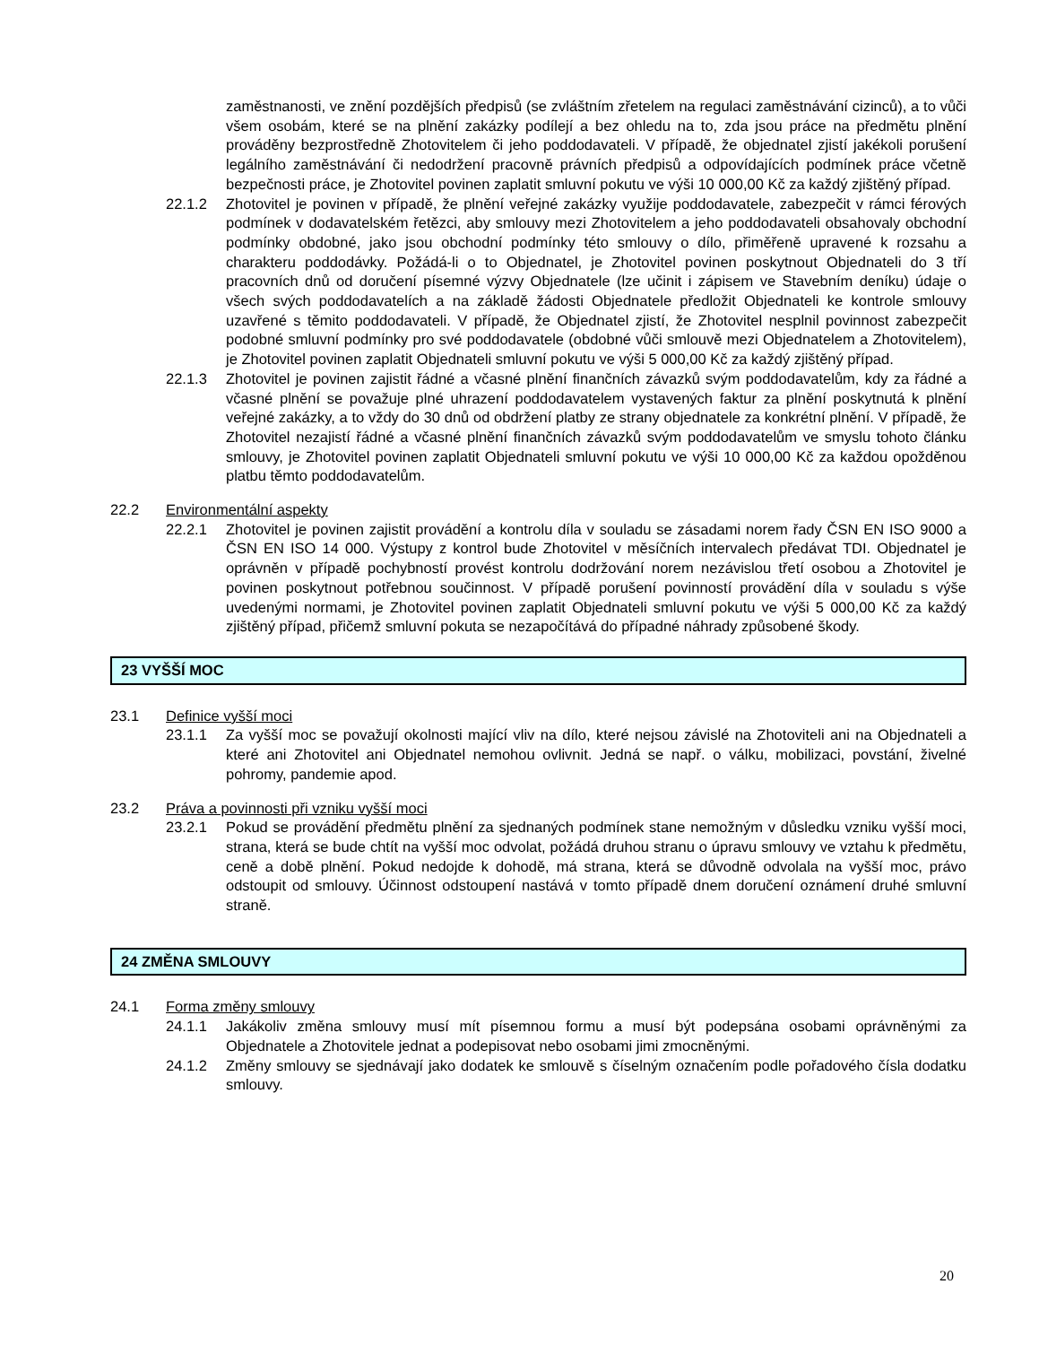zaměstnanosti, ve znění pozdějších předpisů (se zvláštním zřetelem na regulaci zaměstnávání cizinců), a to vůči všem osobám, které se na plnění zakázky podílejí a bez ohledu na to, zda jsou práce na předmětu plnění prováděny bezprostředně Zhotovitelem či jeho poddodavateli. V případě, že objednatel zjistí jakékoli porušení legálního zaměstnávání či nedodržení pracovně právních předpisů a odpovídajících podmínek práce včetně bezpečnosti práce, je Zhotovitel povinen zaplatit smluvní pokutu ve výši 10 000,00 Kč za každý zjištěný případ.
22.1.2 Zhotovitel je povinen v případě, že plnění veřejné zakázky využije poddodavatele, zabezpečit v rámci férových podmínek v dodavatelském řetězci, aby smlouvy mezi Zhotovitelem a jeho poddodavateli obsahovaly obchodní podmínky obdobné, jako jsou obchodní podmínky této smlouvy o dílo, přiměřeně upravené k rozsahu a charakteru poddodávky. Požádá-li o to Objednatel, je Zhotovitel povinen poskytnout Objednateli do 3 tří pracovních dnů od doručení písemné výzvy Objednatele (lze učinit i zápisem ve Stavebním deníku) údaje o všech svých poddodavatelích a na základě žádosti Objednatele předložit Objednateli ke kontrole smlouvy uzavřené s těmito poddodavateli. V případě, že Objednatel zjistí, že Zhotovitel nesplnil povinnost zabezpečit podobné smluvní podmínky pro své poddodavatele (obdobné vůči smlouvě mezi Objednatelem a Zhotovitelem), je Zhotovitel povinen zaplatit Objednateli smluvní pokutu ve výši 5 000,00 Kč za každý zjištěný případ.
22.1.3 Zhotovitel je povinen zajistit řádné a včasné plnění finančních závazků svým poddodavatelům, kdy za řádné a včasné plnění se považuje plné uhrazení poddodavatelem vystavených faktur za plnění poskytnutá k plnění veřejné zakázky, a to vždy do 30 dnů od obdržení platby ze strany objednatele za konkrétní plnění. V případě, že Zhotovitel nezajistí řádné a včasné plnění finančních závazků svým poddodavatelům ve smyslu tohoto článku smlouvy, je Zhotovitel povinen zaplatit Objednateli smluvní pokutu ve výši 10 000,00 Kč za každou opožděnou platbu těmto poddodavatelům.
22.2 Environmentální aspekty
22.2.1 Zhotovitel je povinen zajistit provádění a kontrolu díla v souladu se zásadami norem řady ČSN EN ISO 9000 a ČSN EN ISO 14 000. Výstupy z kontrol bude Zhotovitel v měsíčních intervalech předávat TDI. Objednatel je oprávněn v případě pochybností provést kontrolu dodržování norem nezávislou třetí osobou a Zhotovitel je povinen poskytnout potřebnou součinnost. V případě porušení povinností provádění díla v souladu s výše uvedenými normami, je Zhotovitel povinen zaplatit Objednateli smluvní pokutu ve výši 5 000,00 Kč za každý zjištěný případ, přičemž smluvní pokuta se nezapočítává do případné náhrady způsobené škody.
23 VYŠŠÍ MOC
23.1 Definice vyšší moci
23.1.1 Za vyšší moc se považují okolnosti mající vliv na dílo, které nejsou závislé na Zhotoviteli ani na Objednateli a které ani Zhotovitel ani Objednatel nemohou ovlivnit. Jedná se např. o válku, mobilizaci, povstání, živelné pohromy, pandemie apod.
23.2 Práva a povinnosti při vzniku vyšší moci
23.2.1 Pokud se provádění předmětu plnění za sjednaných podmínek stane nemožným v důsledku vzniku vyšší moci, strana, která se bude chtít na vyšší moc odvolat, požádá druhou stranu o úpravu smlouvy ve vztahu k předmětu, ceně a době plnění. Pokud nedojde k dohodě, má strana, která se důvodně odvolala na vyšší moc, právo odstoupit od smlouvy. Účinnost odstoupení nastává v tomto případě dnem doručení oznámení druhé smluvní straně.
24 ZMĚNA SMLOUVY
24.1 Forma změny smlouvy
24.1.1 Jakákoliv změna smlouvy musí mít písemnou formu a musí být podepsána osobami oprávněnými za Objednatele a Zhotovitele jednat a podepisovat nebo osobami jimi zmocněnými.
24.1.2 Změny smlouvy se sjednávají jako dodatek ke smlouvě s číselným označením podle pořadového čísla dodatku smlouvy.
20